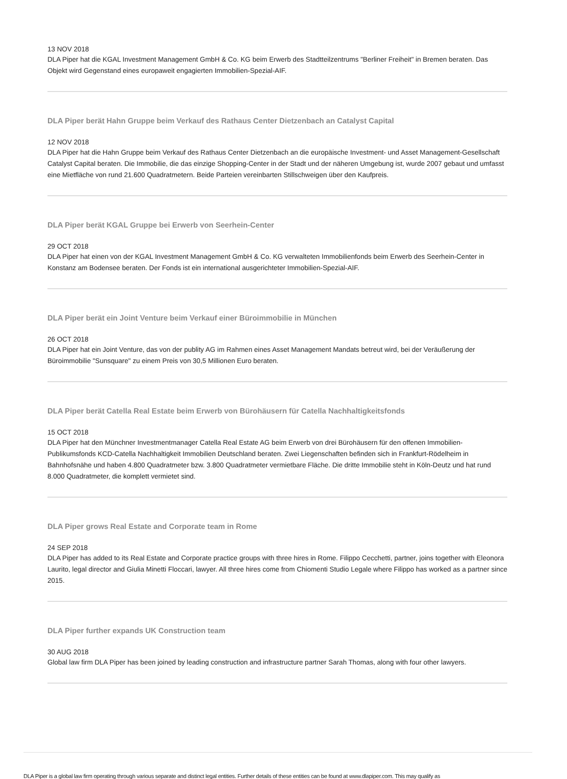13 NOV 2018
DLA Piper hat die KGAL Investment Management GmbH & Co. KG beim Erwerb des Stadtteilzentrums "Berliner Freiheit" in Bremen beraten. Das Objekt wird Gegenstand eines europaweit engagierten Immobilien-Spezial-AIF.
DLA Piper berät Hahn Gruppe beim Verkauf des Rathaus Center Dietzenbach an Catalyst Capital
12 NOV 2018
DLA Piper hat die Hahn Gruppe beim Verkauf des Rathaus Center Dietzenbach an die europäische Investment- und Asset Management-Gesellschaft Catalyst Capital beraten. Die Immobilie, die das einzige Shopping-Center in der Stadt und der näheren Umgebung ist, wurde 2007 gebaut und umfasst eine Mietfläche von rund 21.600 Quadratmetern. Beide Parteien vereinbarten Stillschweigen über den Kaufpreis.
DLA Piper berät KGAL Gruppe bei Erwerb von Seerhein-Center
29 OCT 2018
DLA Piper hat einen von der KGAL Investment Management GmbH & Co. KG verwalteten Immobilienfonds beim Erwerb des Seerhein-Center in Konstanz am Bodensee beraten. Der Fonds ist ein international ausgerichteter Immobilien-Spezial-AIF.
DLA Piper berät ein Joint Venture beim Verkauf einer Büroimmobilie in München
26 OCT 2018
DLA Piper hat ein Joint Venture, das von der publity AG im Rahmen eines Asset Management Mandats betreut wird, bei der Veräußerung der Büroimmobilie "Sunsquare" zu einem Preis von 30,5 Millionen Euro beraten.
DLA Piper berät Catella Real Estate beim Erwerb von Bürohäusern für Catella Nachhaltigkeitsfonds
15 OCT 2018
DLA Piper hat den Münchner Investmentmanager Catella Real Estate AG beim Erwerb von drei Bürohäusern für den offenen Immobilien-Publikumsfonds KCD-Catella Nachhaltigkeit Immobilien Deutschland beraten. Zwei Liegenschaften befinden sich in Frankfurt-Rödelheim in Bahnhofsnähe und haben 4.800 Quadratmeter bzw. 3.800 Quadratmeter vermietbare Fläche. Die dritte Immobilie steht in Köln-Deutz und hat rund 8.000 Quadratmeter, die komplett vermietet sind.
DLA Piper grows Real Estate and Corporate team in Rome
24 SEP 2018
DLA Piper has added to its Real Estate and Corporate practice groups with three hires in Rome. Filippo Cecchetti, partner, joins together with Eleonora Laurito, legal director and Giulia Minetti Floccari, lawyer. All three hires come from Chiomenti Studio Legale where Filippo has worked as a partner since 2015.
DLA Piper further expands UK Construction team
30 AUG 2018
Global law firm DLA Piper has been joined by leading construction and infrastructure partner Sarah Thomas, along with four other lawyers.
DLA Piper is a global law firm operating through various separate and distinct legal entities. Further details of these entities can be found at www.dlapiper.com. This may qualify as